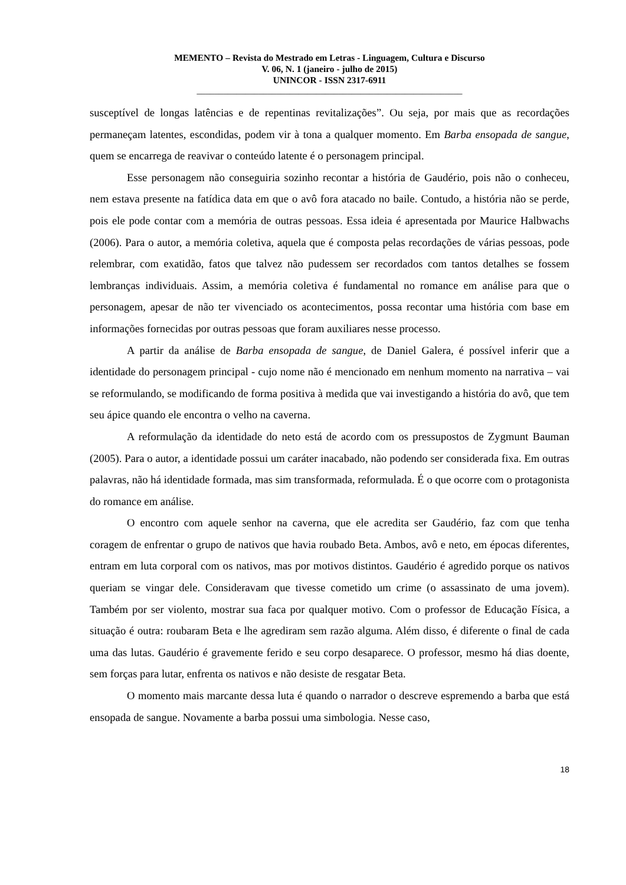MEMENTO – Revista do Mestrado em Letras - Linguagem, Cultura e Discurso
V. 06, N. 1 (janeiro - julho de 2015)
UNINCOR - ISSN 2317-6911
____________________________________________________________
susceptível de longas latências e de repentinas revitalizações”. Ou seja, por mais que as recordações permaneçam latentes, escondidas, podem vir à tona a qualquer momento. Em Barba ensopada de sangue, quem se encarrega de reavivar o conteúdo latente é o personagem principal.
Esse personagem não conseguiria sozinho recontar a história de Gaudério, pois não o conheceu, nem estava presente na fatídica data em que o avô fora atacado no baile. Contudo, a história não se perde, pois ele pode contar com a memória de outras pessoas. Essa ideia é apresentada por Maurice Halbwachs (2006). Para o autor, a memória coletiva, aquela que é composta pelas recordações de várias pessoas, pode relembrar, com exatidão, fatos que talvez não pudessem ser recordados com tantos detalhes se fossem lembranças individuais. Assim, a memória coletiva é fundamental no romance em análise para que o personagem, apesar de não ter vivenciado os acontecimentos, possa recontar uma história com base em informações fornecidas por outras pessoas que foram auxiliares nesse processo.
A partir da análise de Barba ensopada de sangue, de Daniel Galera, é possível inferir que a identidade do personagem principal - cujo nome não é mencionado em nenhum momento na narrativa – vai se reformulando, se modificando de forma positiva à medida que vai investigando a história do avô, que tem seu ápice quando ele encontra o velho na caverna.
A reformulação da identidade do neto está de acordo com os pressupostos de Zygmunt Bauman (2005). Para o autor, a identidade possui um caráter inacabado, não podendo ser considerada fixa. Em outras palavras, não há identidade formada, mas sim transformada, reformulada. É o que ocorre com o protagonista do romance em análise.
O encontro com aquele senhor na caverna, que ele acredita ser Gaudério, faz com que tenha coragem de enfrentar o grupo de nativos que havia roubado Beta. Ambos, avô e neto, em épocas diferentes, entram em luta corporal com os nativos, mas por motivos distintos. Gaudério é agredido porque os nativos queriam se vingar dele. Consideravam que tivesse cometido um crime (o assassinato de uma jovem). Também por ser violento, mostrar sua faca por qualquer motivo. Com o professor de Educação Física, a situação é outra: roubaram Beta e lhe agrediram sem razão alguma. Além disso, é diferente o final de cada uma das lutas. Gaudério é gravemente ferido e seu corpo desaparece. O professor, mesmo há dias doente, sem forças para lutar, enfrenta os nativos e não desiste de resgatar Beta.
O momento mais marcante dessa luta é quando o narrador o descreve espremendo a barba que está ensopada de sangue. Novamente a barba possui uma simbologia. Nesse caso,
18